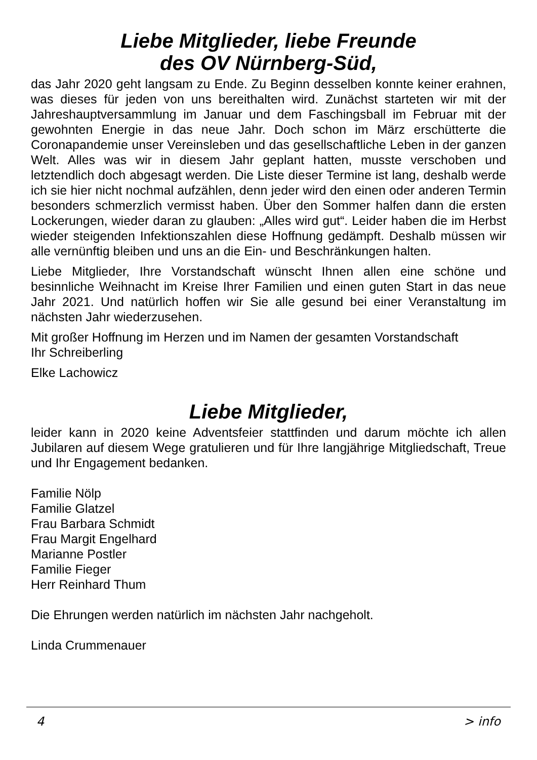Liebe Mitglieder, liebe Freunde
des OV Nürnberg-Süd,
das Jahr 2020 geht langsam zu Ende. Zu Beginn desselben konnte keiner erahnen, was dieses für jeden von uns bereithalten wird. Zunächst starteten wir mit der Jahreshauptversammlung im Januar und dem Faschingsball im Februar mit der gewohnten Energie in das neue Jahr. Doch schon im März erschütterte die Coronapandemie unser Vereinsleben und das gesellschaft­liche Leben in der ganzen Welt. Alles was wir in diesem Jahr geplant hatten, musste verschoben und letztendlich doch abgesagt werden. Die Liste dieser Termine ist lang, deshalb werde ich sie hier nicht nochmal aufzählen, denn jeder wird den einen oder anderen Termin besonders schmerzlich vermisst haben. Über den Sommer halfen dann die ersten Lockerungen, wieder da­ran zu glauben: „Alles wird gut“. Leider haben die im Herbst wieder steigen­den Infektionszahlen diese Hoffnung gedämpft. Deshalb müssen wir alle vernünftig bleiben und uns an die Ein- und Beschränkungen halten.
Liebe Mitglieder, Ihre Vorstandschaft wünscht Ihnen allen eine schöne und besinnliche Weihnacht im Kreise Ihrer Familien und einen guten Start in das neue Jahr 2021. Und natürlich hoffen wir Sie alle gesund bei einer Veran­staltung im nächsten Jahr wiederzusehen.
Mit großer Hoffnung im Herzen und im Namen der gesamten Vorstandschaft
Ihr Schreiberling
Elke Lachowicz
Liebe Mitglieder,
leider kann in 2020 keine Adventsfeier stattfinden und darum möchte ich allen Jubilaren auf diesem Wege gratulieren und für Ihre langjährige Mit­gliedschaft, Treue und Ihr Engagement bedanken.
Familie Nölp
Familie Glatzel
Frau Barbara Schmidt
Frau Margit Engelhard
Marianne Postler
Familie Fieger
Herr Reinhard Thum
Die Ehrungen werden natürlich im nächsten Jahr nachgeholt.
Linda Crummenauer
4 > info